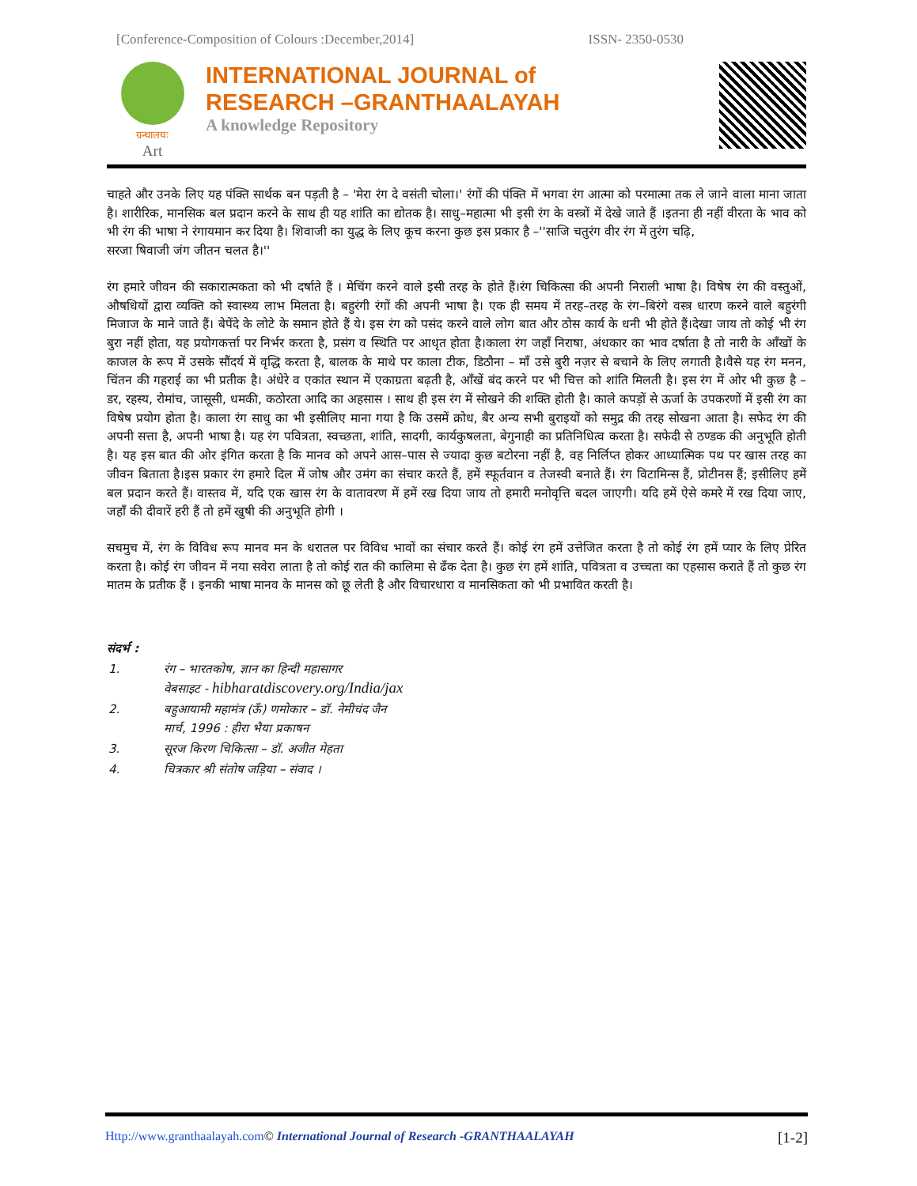[Conference-Composition of Colours :December,2014] ISSN- 2350-0530
ग्रन्थालयः
Art
INTERNATIONAL JOURNAL of
RESEARCH –GRANTHAALAYAH
A knowledge Repository
चाहते और उनके लिए यह पंक्ति सार्थक बन पड़ती है – 'मेरा रंग दे वसंती चोला।' रंगों की पंक्ति में भगवा रंग आत्मा को परमात्मा तक ले जाने वाला माना जाता है। शारीरिक, मानसिक बल प्रदान करने के साथ ही यह शांति का द्योतक है। साधु–महात्मा भी इसी रंग के वस्त्रों में देखे जाते हैं ।इतना ही नहीं वीरता के भाव को भी रंग की भाषा ने रंगायमान कर दिया है। शिवाजी का युद्ध के लिए कूच करना कुछ इस प्रकार है –''साजि चतुरंग वीर रंग में तुरंग चढ़ि,
सरजा षिवाजी जंग जीतन चलत है।''
रंग हमारे जीवन की सकारात्मकता को भी दर्षाते हैं । मेचिंग करने वाले इसी तरह के होते हैं।रंग चिकित्सा की अपनी निराली भाषा है। विषेष रंग की वस्तुओं, औषधियों द्वारा व्यक्ति को स्वास्थ्य लाभ मिलता है। बहुरंगी रंगों की अपनी भाषा है। एक ही समय में तरह–तरह के रंग–बिरंगे वस्त्र धारण करने वाले बहुरंगी मिजाज के माने जाते हैं। बेपेंदे के लोटे के समान होते हैं ये। इस रंग को पसंद करने वाले लोग बात और ठोस कार्य के धनी भी होते हैं।देखा जाय तो कोई भी रंग बुरा नहीं होता, यह प्रयोगकर्त्ता पर निर्भर करता है, प्रसंग व स्थिति पर आधृत होता है।काला रंग जहाँ निराषा, अंधकार का भाव दर्षाता है तो नारी के आँखों के काजल के रूप में उसके सौंदर्य में वृद्धि करता है, बालक के माथे पर काला टीक, डिठौना – माँ उसे बुरी नज़र से बचाने के लिए लगाती है।वैसे यह रंग मनन, चिंतन की गहराई का भी प्रतीक है। अंधेरे व एकांत स्थान में एकाग्रता बढ़ती है, आँखें बंद करने पर भी चित्त को शांति मिलती है। इस रंग में ओर भी कुछ है – डर, रहस्य, रोमांच, जासूसी, धमकी, कठोरता आदि का अहसास । साथ ही इस रंग में सोखने की शक्ति होती है। काले कपड़ों से ऊर्जा के उपकरणों में इसी रंग का विषेष प्रयोग होता है। काला रंग साधु का भी इसीलिए माना गया है कि उसमें क्रोध, बैर अन्य सभी बुराइयों को समुद्र की तरह सोखना आता है। सफेद रंग की अपनी सत्ता है, अपनी भाषा है। यह रंग पवित्रता, स्वच्छता, शांति, सादगी, कार्यकुषलता, बेगुनाही का प्रतिनिधित्व करता है। सफेदी से ठण्डक की अनुभूति होती है। यह इस बात की ओर इंगित करता है कि मानव को अपने आस–पास से ज्यादा कुछ बटोरना नहीं है, वह निर्लिप्त होकर आध्यात्मिक पथ पर खास तरह का जीवन बिताता है।इस प्रकार रंग हमारे दिल में जोष और उमंग का संचार करते हैं, हमें स्फूर्तवान व तेजस्वी बनाते हैं। रंग विटामिन्स हैं, प्रोटीनस हैं; इसीलिए हमें बल प्रदान करते हैं। वास्तव में, यदि एक खास रंग के वातावरण में हमें रख दिया जाय तो हमारी मनोवृत्ति बदल जाएगी। यदि हमें ऐसे कमरे में रख दिया जाए, जहाँ की दीवारें हरी हैं तो हमें खुषी की अनुभूति होगी ।
सचमुच में, रंग के विविध रूप मानव मन के धरातल पर विविध भावों का संचार करते हैं। कोई रंग हमें उत्तेजित करता है तो कोई रंग हमें प्यार के लिए प्रेरित करता है। कोई रंग जीवन में नया सवेरा लाता है तो कोई रात की कालिमा से ढँक देता है। कुछ रंग हमें शांति, पवित्रता व उच्चता का एहसास कराते हैं तो कुछ रंग मातम के प्रतीक हैं । इनकी भाषा मानव के मानस को छू लेती है और विचारधारा व मानसिकता को भी प्रभावित करती है।
संदर्भ :
| 1. | रंग – भारतकोष, ज्ञान का हिन्दी महासागर वेबसाइट - hibharatdiscovery.org/India/jax |
| 2. | बहुआयामी महामंत्र (ऊँ) णमोकार – डॉ. नेमीचंद जैन मार्च, 1996 : हीरा भैया प्रकाषन |
| 3. | सूरज किरण चिकित्सा – डॉ. अजीत मेहता |
| 4. | चित्रकार श्री संतोष जड़िया – संवाद । |
Http://www.granthaalayah.com© International Journal of Research -GRANTHAALAYAH [1-2]